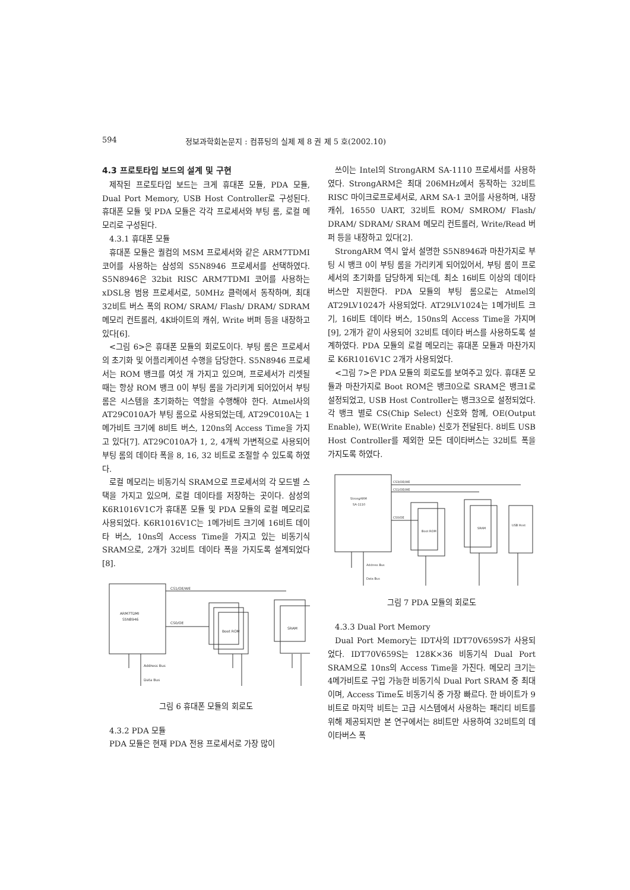594 정보과학회논문지 : 컴퓨팅의 실제 제 8 권 제 5 호(2002.10)
4.3 프로토타입 보드의 설계 및 구현
제작된 프로토타입 보드는 크게 휴대폰 모듈, PDA 모듈, Dual Port Memory, USB Host Controller로 구성된다. 휴대폰 모듈 및 PDA 모듈은 각각 프로세서와 부팅 롬, 로컬 메모리로 구성된다.
4.3.1 휴대폰 모듈
휴대폰 모듈은 퀄컴의 MSM 프로세서와 같은 ARM7TDMI 코어를 사용하는 삼성의 S5N8946 프로세서를 선택하였다. S5N8946은 32bit RISC ARM7TDMI 코어를 사용하는 xDSL용 범용 프로세서로, 50MHz 클럭에서 동작하며, 최대 32비트 버스 폭의 ROM/ SRAM/ Flash/ DRAM/ SDRAM 메모리 컨트롤러, 4K바이트의 캐쉬, Write 버퍼 등을 내장하고 있다[6].
<그림 6>은 휴대폰 모듈의 회로도이다. 부팅 롬은 프로세서의 초기화 및 어플리케이션 수행을 담당한다. S5N8946 프로세서는 ROM 뱅크를 여섯 개 가지고 있으며, 프로세서가 리셋될 때는 항상 ROM 뱅크 0이 부팅 롬을 가리키게 되어있어서 부팅 롬은 시스템을 초기화하는 역할을 수행해야 한다. Atmel사의 AT29C010A가 부팅 롬으로 사용되었는데, AT29C010A는 1메가비트 크기에 8비트 버스, 120ns의 Access Time을 가지고 있다[7]. AT29C010A가 1, 2, 4개씩 가변적으로 사용되어 부팅 롬의 데이타 폭을 8, 16, 32 비트로 조절할 수 있도록 하였다.
로컬 메모리는 비동기식 SRAM으로 프로세서의 각 모드별 스택을 가지고 있으며, 로컬 데이타를 저장하는 곳이다. 삼성의 K6R1016V1C가 휴대폰 모듈 및 PDA 모듈의 로컬 메모리로 사용되었다. K6R1016V1C는 1메가비트 크기에 16비트 데이타 버스, 10ns의 Access Time을 가지고 있는 비동기식 SRAM으로, 2개가 32비트 데이타 폭을 가지도록 설계되었다[8].
ARM7TDMI
S5N8946
CS1/OE/WE
CS0/OE
Boot ROM
SRAM
Address Bus
Data Bus
그림 6 휴대폰 모듈의 회로도
4.3.2 PDA 모듈
PDA 모듈은 현재 PDA 전용 프로세서로 가장 많이
쓰이는 Intel의 StrongARM SA-1110 프로세서를 사용하였다. StrongARM은 최대 206MHz에서 동작하는 32비트 RISC 마이크로프로세서로, ARM SA-1 코어를 사용하며, 내장 캐쉬, 16550 UART, 32비트 ROM/ SMROM/ Flash/ DRAM/ SDRAM/ SRAM 메모리 컨트롤러, Write/Read 버퍼 등을 내장하고 있다[2].
StrongARM 역시 앞서 설명한 S5N8946과 마찬가지로 부팅 시 뱅크 0이 부팅 롬을 가리키게 되어있어서, 부팅 롬이 프로세서의 초기화를 담당하게 되는데, 최소 16비트 이상의 데이타 버스만 지원한다. PDA 모듈의 부팅 롬으로는 Atmel의 AT29LV1024가 사용되었다. AT29LV1024는 1메가비트 크기, 16비트 데이타 버스, 150ns의 Access Time을 가지며[9], 2개가 같이 사용되어 32비트 데이타 버스를 사용하도록 설계하였다. PDA 모듈의 로컬 메모리는 휴대폰 모듈과 마찬가지로 K6R1016V1C 2개가 사용되었다.
<그림 7>은 PDA 모듈의 회로도를 보여주고 있다. 휴대폰 모듈과 마찬가지로 Boot ROM은 뱅크0으로 SRAM은 뱅크1로 설정되었고, USB Host Controller는 뱅크3으로 설정되었다. 각 뱅크 별로 CS(Chip Select) 신호와 함께, OE(Output Enable), WE(Write Enable) 신호가 전달된다. 8비트 USB Host Controller를 제외한 모든 데이타버스는 32비트 폭을 가지도록 하였다.
StrongARM
SA-1110
CS3/OE/WE
CS1/OE/WE
CS0/OE
Boot ROM
SRAM
USB Host
Address Bus
Data Bus
그림 7 PDA 모듈의 회로도
4.3.3 Dual Port Memory
Dual Port Memory는 IDT사의 IDT70V659S가 사용되었다. IDT70V659S는 128K×36 비동기식 Dual Port SRAM으로 10ns의 Access Time을 가진다. 메모리 크기는 4메가비트로 구입 가능한 비동기식 Dual Port SRAM 중 최대이며, Access Time도 비동기식 중 가장 빠르다. 한 바이트가 9비트로 마지막 비트는 고급 시스템에서 사용하는 패리티 비트를 위해 제공되지만 본 연구에서는 8비트만 사용하여 32비트의 데이타버스 폭